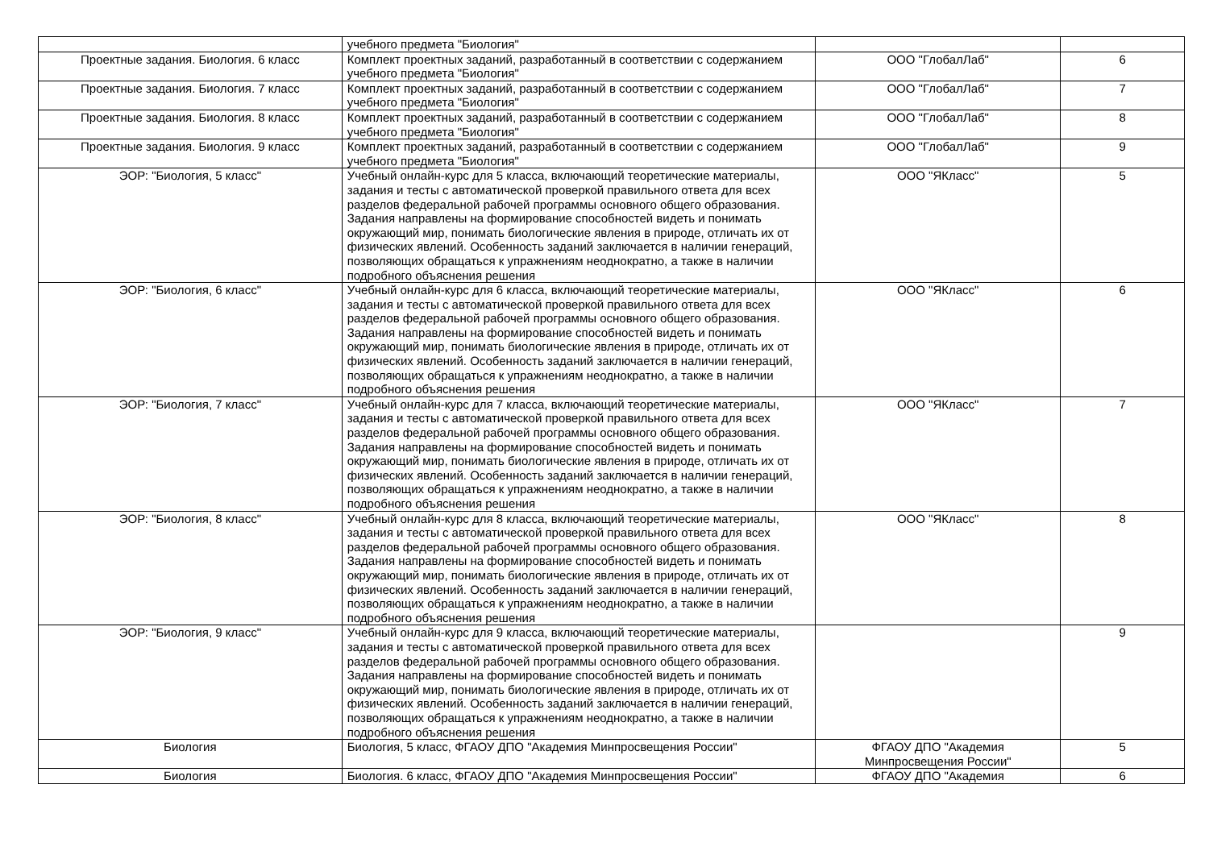| | учебного предмета "Биология" | | |
| Проектные задания. Биология. 6 класс | Комплект проектных заданий, разработанный в соответствии с содержанием учебного предмета "Биология" | ООО "ГлобалЛаб" | 6 |
| Проектные задания. Биология. 7 класс | Комплект проектных заданий, разработанный в соответствии с содержанием учебного предмета "Биология" | ООО "ГлобалЛаб" | 7 |
| Проектные задания. Биология. 8 класс | Комплект проектных заданий, разработанный в соответствии с содержанием учебного предмета "Биология" | ООО "ГлобалЛаб" | 8 |
| Проектные задания. Биология. 9 класс | Комплект проектных заданий, разработанный в соответствии с содержанием учебного предмета "Биология" | ООО "ГлобалЛаб" | 9 |
| ЭОР: "Биология, 5 класс" | Учебный онлайн-курс для 5 класса, включающий теоретические материалы, задания и тесты с автоматической проверкой правильного ответа для всех разделов федеральной рабочей программы основного общего образования. Задания направлены на формирование способностей видеть и понимать окружающий мир, понимать биологические явления в природе, отличать их от физических явлений. Особенность заданий заключается в наличии генераций, позволяющих обращаться к упражнениям неоднократно, а также в наличии подробного объяснения решения | ООО "ЯКласс" | 5 |
| ЭОР: "Биология, 6 класс" | Учебный онлайн-курс для 6 класса, включающий теоретические материалы, задания и тесты с автоматической проверкой правильного ответа для всех разделов федеральной рабочей программы основного общего образования. Задания направлены на формирование способностей видеть и понимать окружающий мир, понимать биологические явления в природе, отличать их от физических явлений. Особенность заданий заключается в наличии генераций, позволяющих обращаться к упражнениям неоднократно, а также в наличии подробного объяснения решения | ООО "ЯКласс" | 6 |
| ЭОР: "Биология, 7 класс" | Учебный онлайн-курс для 7 класса, включающий теоретические материалы, задания и тесты с автоматической проверкой правильного ответа для всех разделов федеральной рабочей программы основного общего образования. Задания направлены на формирование способностей видеть и понимать окружающий мир, понимать биологические явления в природе, отличать их от физических явлений. Особенность заданий заключается в наличии генераций, позволяющих обращаться к упражнениям неоднократно, а также в наличии подробного объяснения решения | ООО "ЯКласс" | 7 |
| ЭОР: "Биология, 8 класс" | Учебный онлайн-курс для 8 класса, включающий теоретические материалы, задания и тесты с автоматической проверкой правильного ответа для всех разделов федеральной рабочей программы основного общего образования. Задания направлены на формирование способностей видеть и понимать окружающий мир, понимать биологические явления в природе, отличать их от физических явлений. Особенность заданий заключается в наличии генераций, позволяющих обращаться к упражнениям неоднократно, а также в наличии подробного объяснения решения | ООО "ЯКласс" | 8 |
| ЭОР: "Биология, 9 класс" | Учебный онлайн-курс для 9 класса, включающий теоретические материалы, задания и тесты с автоматической проверкой правильного ответа для всех разделов федеральной рабочей программы основного общего образования. Задания направлены на формирование способностей видеть и понимать окружающий мир, понимать биологические явления в природе, отличать их от физических явлений. Особенность заданий заключается в наличии генераций, позволяющих обращаться к упражнениям неоднократно, а также в наличии подробного объяснения решения | | 9 |
| Биология | Биология, 5 класс, ФГАОУ ДПО "Академия Минпросвещения России" | ФГАОУ ДПО "Академия Минпросвещения России" | 5 |
| Биология | Биология. 6 класс, ФГАОУ ДПО "Академия Минпросвещения России" | ФГАОУ ДПО "Академия | 6 |